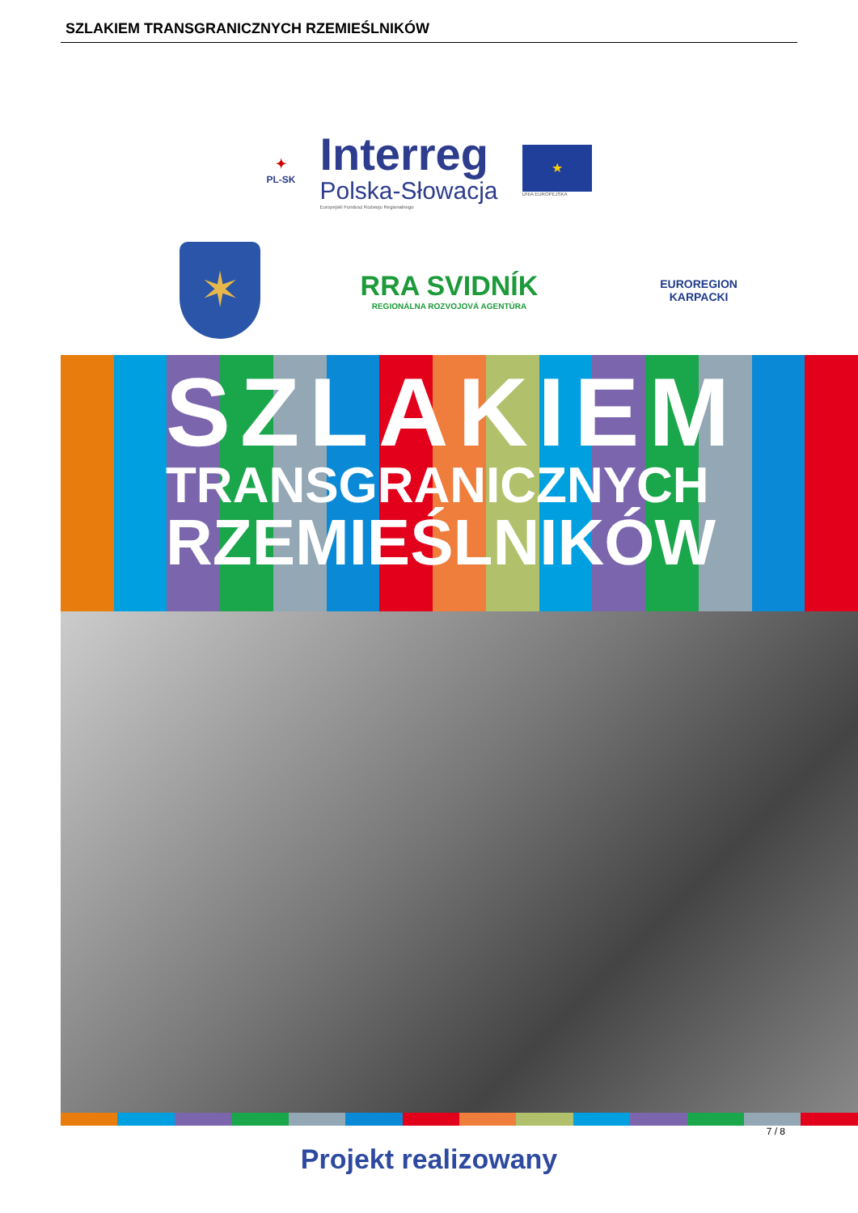SZLAKIEM TRANSGRANICZNYCH RZEMIEŚLNIKÓW
✦
PL-SK
Interreg
Polska-Słowacja
Europejski Fundusz Rozwoju Regionalnego
★
UNIA EUROPEJSKA
✶
RRA SVIDNÍK
REGIONÁLNA ROZVOJOVÁ AGENTÚRA
EUROREGION KARPACKI
SZLAKIEM
TRANSGRANICZNYCH
RZEMIEŚLNIKÓW
7 / 8
Projekt realizowany